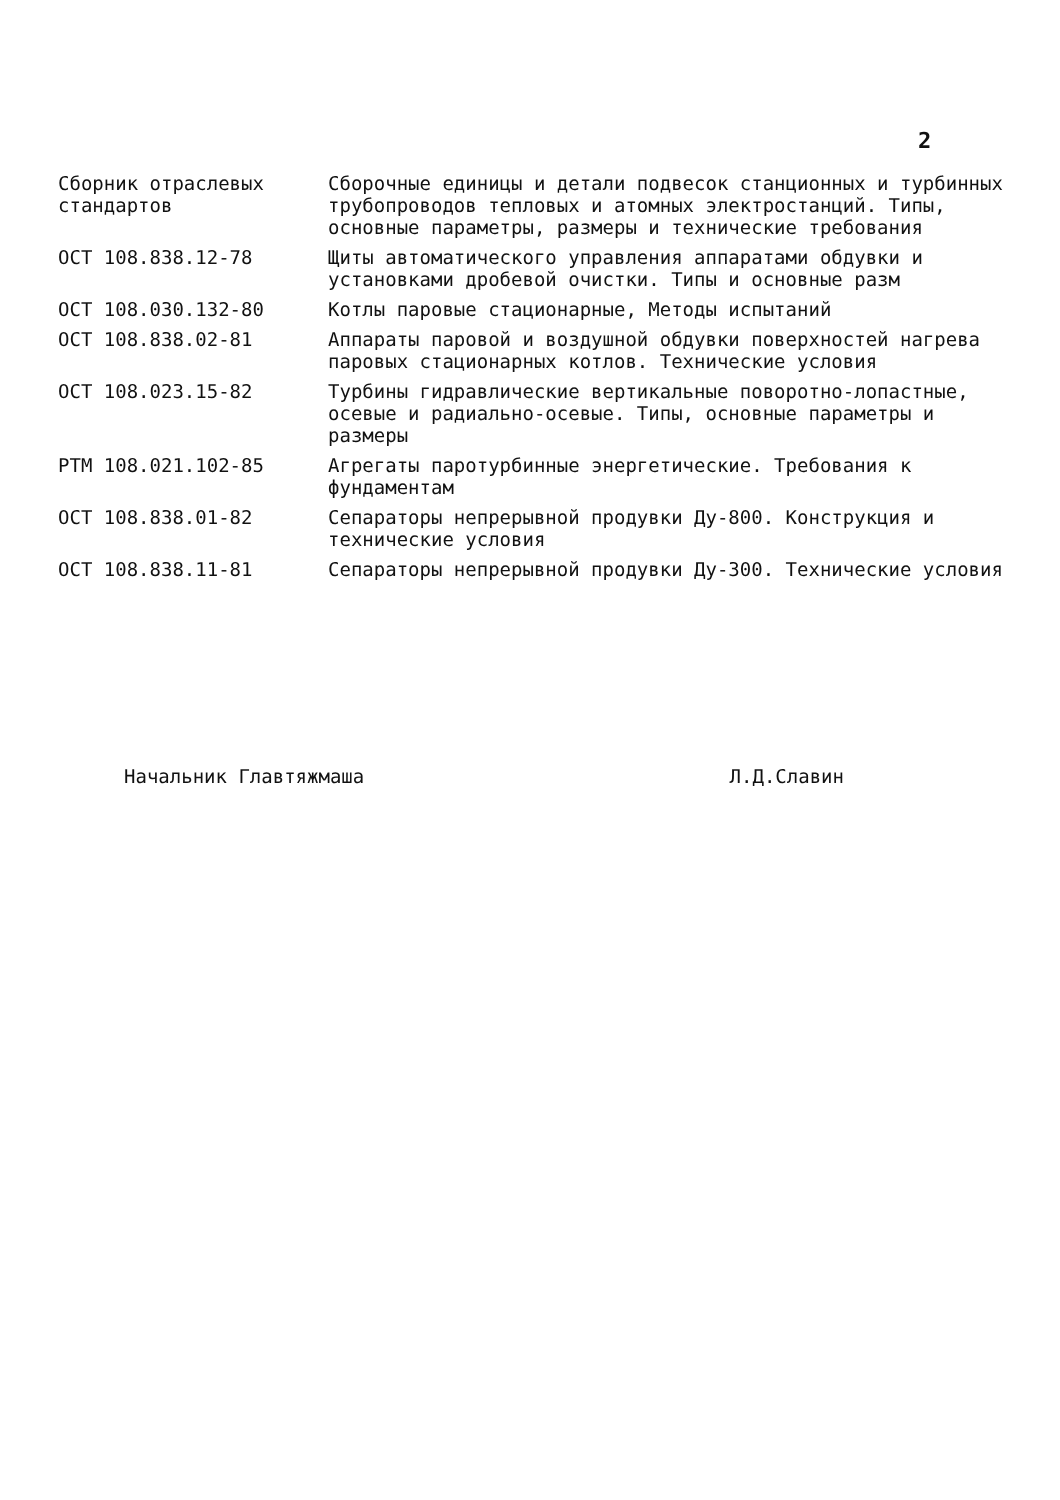2
| Сборник отраслевых стандартов | Сборочные единицы и детали подвесок станционных и турбинных трубопроводов тепловых и атомных электростанций. Типы, основные параметры, размеры и технические требования |
| ОСТ 108.838.12-78 | Щиты автоматического управления аппаратами обдувки и установками дробевой очистки. Типы и основные разм |
| ОСТ 108.030.132-80 | Котлы паровые стационарные, Методы испытаний |
| ОСТ 108.838.02-81 | Аппараты паровой и воздушной обдувки поверхностей нагрева паровых стационарных котлов. Технические условия |
| ОСТ 108.023.15-82 | Турбины гидравлические вертикальные поворотно-лопастные, осевые и радиально-осевые. Типы, основные параметры и размеры |
| РТМ 108.021.102-85 | Агрегаты паротурбинные энергетические. Требования к фундаментам |
| ОСТ 108.838.01-82 | Сепараторы непрерывной продувки Ду-800. Конструкция и технические условия |
| ОСТ 108.838.11-81 | Сепараторы непрерывной продувки Ду-300. Технические условия |
Начальник Главтяжмаша Л.Д.Славин